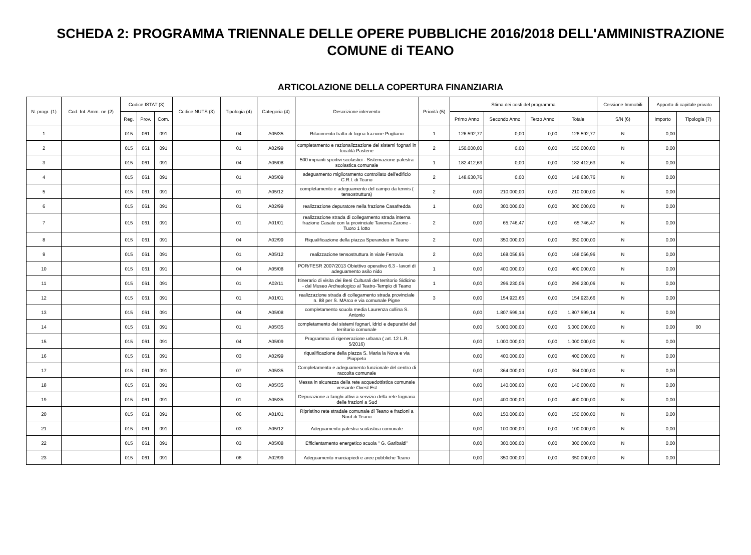SCHEDA 2: PROGRAMMA TRIENNALE DELLE OPERE PUBBLICHE 2016/2018 DELL'AMMINISTRAZIONE
COMUNE di TEANO
ARTICOLAZIONE DELLA COPERTURA FINANZIARIA
| N. progr. (1) | Cod. Int. Amm. ne (2) | Codice ISTAT (3) | | | Codice NUTS (3) | Tipologia (4) | Categoria (4) | Descrizione intervento | Priorità (5) | Stima dei costi del programma | | | | Cessione Immobili | Apporto di capitale privato | |
| --- | --- | --- | --- | --- | --- | --- | --- | --- | --- | --- | --- | --- | --- | --- | --- | --- |
| | | Reg. | Prov. | Com. | | | | | | Primo Anno | Secondo Anno | Terzo Anno | Totale | S/N (6) | Importo | Tipologia (7) |
| 1 | | 015 | 061 | 091 | | 04 | A05/35 | Rifacimento tratto di fogna frazione Pugliano | 1 | 126.592,77 | 0,00 | 0,00 | 126.592,77 | N | 0,00 | |
| 2 | | 015 | 061 | 091 | | 01 | A02/99 | completamento e razionalizzazione dei sistemi fognari in località Pastene | 2 | 150.000,00 | 0,00 | 0,00 | 150.000,00 | N | 0,00 | |
| 3 | | 015 | 061 | 091 | | 04 | A05/08 | 500 impianti sportivi scolastici - Sistemazione palestra scolastica comunale | 1 | 182.412,63 | 0,00 | 0,00 | 182.412,63 | N | 0,00 | |
| 4 | | 015 | 061 | 091 | | 01 | A05/09 | adeguamento miglioramento controllato dell'edificio C.R.I. di Teano | 2 | 148.630,76 | 0,00 | 0,00 | 148.630,76 | N | 0,00 | |
| 5 | | 015 | 061 | 091 | | 01 | A05/12 | completamento e adeguamento del campo da tennis ( tensostruttura) | 2 | 0,00 | 210.000,00 | 0,00 | 210.000,00 | N | 0,00 | |
| 6 | | 015 | 061 | 091 | | 01 | A02/99 | realizzazione depuratore nella frazione Casafredda | 1 | 0,00 | 300.000,00 | 0,00 | 300.000,00 | N | 0,00 | |
| 7 | | 015 | 061 | 091 | | 01 | A01/01 | realizzazione strada di collegamento strada interna frazione Casale con la provinciale Taverna Zarone - Tuoro 1 lotto | 2 | 0,00 | 65.746,47 | 0,00 | 65.746,47 | N | 0,00 | |
| 8 | | 015 | 061 | 091 | | 04 | A02/99 | Riqualificazione della piazza Sperandeo in Teano | 2 | 0,00 | 350.000,00 | 0,00 | 350.000,00 | N | 0,00 | |
| 9 | | 015 | 061 | 091 | | 01 | A05/12 | realizzazione tensostruttura in viale Ferrovia | 2 | 0,00 | 168.056,96 | 0,00 | 168.056,96 | N | 0,00 | |
| 10 | | 015 | 061 | 091 | | 04 | A05/08 | POR/FESR 2007/2013 Obiettivo operativo 6.3 - lavori di adeguamento asilo nido | 1 | 0,00 | 400.000,00 | 0,00 | 400.000,00 | N | 0,00 | |
| 11 | | 015 | 061 | 091 | | 01 | A02/11 | Itinerario di visita dei Beni Culturali del territorio Sidicino - dal Museo Archeologico al Teatro-Tempio di Teano | 1 | 0,00 | 296.230,06 | 0,00 | 296.230,06 | N | 0,00 | |
| 12 | | 015 | 061 | 091 | | 01 | A01/01 | realizzazione strada di collegamento strada provinciale n. 88 per S. MArco e via comunale Pigne | 3 | 0,00 | 154.923,66 | 0,00 | 154.923,66 | N | 0,00 | |
| 13 | | 015 | 061 | 091 | | 04 | A05/08 | completamento scuola media Laurenza collina S. Antonio | | 0,00 | 1.807.599,14 | 0,00 | 1.807.599,14 | N | 0,00 | |
| 14 | | 015 | 061 | 091 | | 01 | A05/35 | completamento dei sistemi fognari, idrici e depurativi del territorio comunale | | 0,00 | 5.000.000,00 | 0,00 | 5.000.000,00 | N | 0,00 | 00 |
| 15 | | 015 | 061 | 091 | | 04 | A05/09 | Programma di rigenerazione urbana ( art. 12 L.R. 5/2016) | | 0,00 | 1.000.000,00 | 0,00 | 1.000.000,00 | N | 0,00 | |
| 16 | | 015 | 061 | 091 | | 03 | A02/99 | riqualificazione della piazza S. Maria la Nova e via Pioppeto | | 0,00 | 400.000,00 | 0,00 | 400.000,00 | N | 0,00 | |
| 17 | | 015 | 061 | 091 | | 07 | A05/35 | Completamento e adeguamento funzionale del centro di raccolta comunale | | 0,00 | 364.000,00 | 0,00 | 364.000,00 | N | 0,00 | |
| 18 | | 015 | 061 | 091 | | 03 | A05/35 | Messa in sicurezza della rete acquedottistica comunale versante Ovest Est | | 0,00 | 140.000,00 | 0,00 | 140.000,00 | N | 0,00 | |
| 19 | | 015 | 061 | 091 | | 01 | A05/35 | Depurazione a fanghi attivi a servizio della rete fognaria delle frazioni a Sud | | 0,00 | 400.000,00 | 0,00 | 400.000,00 | N | 0,00 | |
| 20 | | 015 | 061 | 091 | | 06 | A01/01 | Ripristino rete stradale comunale di Teano e frazioni a Nord di Teano | | 0,00 | 150.000,00 | 0,00 | 150.000,00 | N | 0,00 | |
| 21 | | 015 | 061 | 091 | | 03 | A05/12 | Adeguamento palestra scolastica comunale | | 0,00 | 100.000,00 | 0,00 | 100.000,00 | N | 0,00 | |
| 22 | | 015 | 061 | 091 | | 03 | A05/08 | Efficientamento energetico scuola " G. Garibaldi" | | 0,00 | 300.000,00 | 0,00 | 300.000,00 | N | 0,00 | |
| 23 | | 015 | 061 | 091 | | 06 | A02/99 | Adeguamento marciapiedi e aree pubbliche Teano | | 0,00 | 350.000,00 | 0,00 | 350.000,00 | N | 0,00 | |